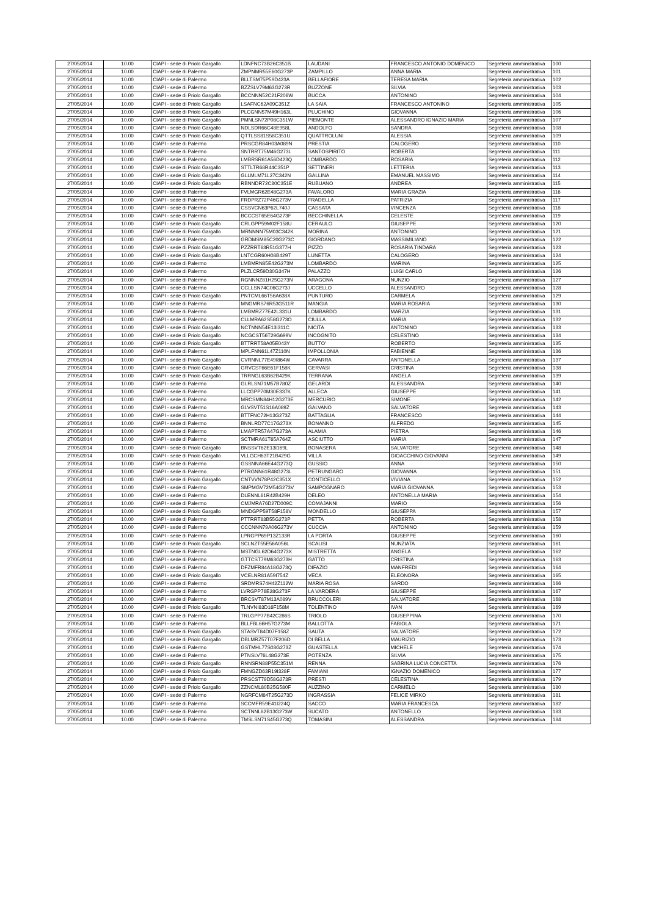| 27/05/2014 | 10.00 | CIAPI - sede di Priolo Gargallo | LDNFNC73B26C351B | LAUDANI | FRANCESCO ANTONIO DOMENICO | Segreteria amministrativa | 100 |
| 27/05/2014 | 10.00 | CIAPI - sede di Palermo | ZMPNMR55E60G273P | ZAMPILLO | ANNA MARIA | Segreteria amministrativa | 101 |
| 27/05/2014 | 10.00 | CIAPI - sede di Palermo | BLLTSM75P59D423A | BELLAFIORE | TERESA MARIA | Segreteria amministrativa | 102 |
| 27/05/2014 | 10.00 | CIAPI - sede di Palermo | BZZSLV79M63G273R | BUZZONE | SILVIA | Segreteria amministrativa | 103 |
| 27/05/2014 | 10.00 | CIAPI - sede di Priolo Gargallo | BCCNNN52C21F206W | BUCCA | ANTONINO | Segreteria amministrativa | 104 |
| 27/05/2014 | 10.00 | CIAPI - sede di Priolo Gargallo | LSAFNC62A09C351Z | LA SAIA | FRANCESCO ANTONINO | Segreteria amministrativa | 105 |
| 27/05/2014 | 10.00 | CIAPI - sede di Priolo Gargallo | PLCGNN57M49H163L | PLUCHINO | GIOVANNA | Segreteria amministrativa | 106 |
| 27/05/2014 | 10.00 | CIAPI - sede di Priolo Gargallo | PMNLSN72P08C351W | PIEMONTE | ALESSANDRO IGNAZIO MARIA | Segreteria amministrativa | 107 |
| 27/05/2014 | 10.00 | CIAPI - sede di Priolo Gargallo | NDLSDR66C48E958L | ANDOLFO | SANDRA | Segreteria amministrativa | 108 |
| 27/05/2014 | 10.00 | CIAPI - sede di Priolo Gargallo | QTTLSS81S58C351U | QUATTROLUNI | ALESSIA | Segreteria amministrativa | 109 |
| 27/05/2014 | 10.00 | CIAPI - sede di Palermo | PRSCGR84H03A089N | PRESTIA | CALOGERO | Segreteria amministrativa | 110 |
| 27/05/2014 | 10.00 | CIAPI - sede di Palermo | SNTRRT75M46G273L | SANTOSPIRITO | ROBERTA | Segreteria amministrativa | 111 |
| 27/05/2014 | 10.00 | CIAPI - sede di Palermo | LMBRSR61A56D423Q | LOMBARDO | ROSARIA | Segreteria amministrativa | 112 |
| 27/05/2014 | 10.00 | CIAPI - sede di Priolo Gargallo | STTLTR68R44C351P | SETTINERI | LETTERIA | Segreteria amministrativa | 113 |
| 27/05/2014 | 10.00 | CIAPI - sede di Priolo Gargallo | GLLMLM71L27C342N | GALLINA | EMANUEL MASSIMO | Segreteria amministrativa | 114 |
| 27/05/2014 | 10.00 | CIAPI - sede di Priolo Gargallo | RBNNDR72C30C351E | RUBUANO | ANDREA | Segreteria amministrativa | 115 |
| 27/05/2014 | 10.00 | CIAPI - sede di Palermo | FVLMGR62E48G273A | FAVALORO | MARIA GRAZIA | Segreteria amministrativa | 116 |
| 27/05/2014 | 10.00 | CIAPI - sede di Palermo | FRDPRZ72P46G273V | FRADELLA | PATRIZIA | Segreteria amministrativa | 117 |
| 27/05/2014 | 10.00 | CIAPI - sede di Palermo | CSSVCN63P62L740J | CASSATA | VINCENZA | Segreteria amministrativa | 118 |
| 27/05/2014 | 10.00 | CIAPI - sede di Palermo | BCCCST65E64G273F | BECCHINELLA | CELESTE | Segreteria amministrativa | 119 |
| 27/05/2014 | 10.00 | CIAPI - sede di Priolo Gargallo | CRLGPP59M02F158U | CERAULO | GIUSEPPE | Segreteria amministrativa | 120 |
| 27/05/2014 | 10.00 | CIAPI - sede di Priolo Gargallo | MRNNNN75M03C342K | MORINA | ANTONINO | Segreteria amministrativa | 121 |
| 27/05/2014 | 10.00 | CIAPI - sede di Palermo | GRDMSM85C20G273C | GIORDANO | MASSIMILIANO | Segreteria amministrativa | 122 |
| 27/05/2014 | 10.00 | CIAPI - sede di Priolo Gargallo | PZZRRT63R51G377H | PIZZO | ROSARIA TINDARA | Segreteria amministrativa | 123 |
| 27/05/2014 | 10.00 | CIAPI - sede di Priolo Gargallo | LNTCGR60H08B429T | LUNETTA | CALOGERO | Segreteria amministrativa | 124 |
| 27/05/2014 | 10.00 | CIAPI - sede di Palermo | LMBMRN85E42G273M | LOMBARDO | MARINA | Segreteria amministrativa | 125 |
| 27/05/2014 | 10.00 | CIAPI - sede di Palermo | PLZLCR59D30G347H | PALAZZO | LUIGI CARLO | Segreteria amministrativa | 126 |
| 27/05/2014 | 10.00 | CIAPI - sede di Palermo | RGNNNZ81H25G273N | ARAGONA | NUNZIO | Segreteria amministrativa | 127 |
| 27/05/2014 | 10.00 | CIAPI - sede di Palermo | CCLLSN74C06G273J | UCCELLO | ALESSANDRO | Segreteria amministrativa | 128 |
| 27/05/2014 | 10.00 | CIAPI - sede di Priolo Gargallo | PNTCML66T56A638X | PUNTURO | CARMELA | Segreteria amministrativa | 129 |
| 27/05/2014 | 10.00 | CIAPI - sede di Palermo | MNGMRS76R53G511R | MANGIA | MARIA ROSARIA | Segreteria amministrativa | 130 |
| 27/05/2014 | 10.00 | CIAPI - sede di Palermo | LMBMRZ77E42L331U | LOMBARDO | MARZIA | Segreteria amministrativa | 131 |
| 27/05/2014 | 10.00 | CIAPI - sede di Palermo | CLLMRA62S58G273O | CIULLA | MARIA | Segreteria amministrativa | 132 |
| 27/05/2014 | 10.00 | CIAPI - sede di Priolo Gargallo | NCTNNN54E13I311C | NICITA | ANTONINO | Segreteria amministrativa | 133 |
| 27/05/2014 | 10.00 | CIAPI - sede di Priolo Gargallo | NCGCST56T29G699V | INCOGNITO | CELESTINO | Segreteria amministrativa | 134 |
| 27/05/2014 | 10.00 | CIAPI - sede di Priolo Gargallo | BTTRRT58A05E043Y | BUTTO' | ROBERTO | Segreteria amministrativa | 135 |
| 27/05/2014 | 10.00 | CIAPI - sede di Palermo | MPLFNN61L47Z110N | IMPOLLONIA | FABIENNE | Segreteria amministrativa | 136 |
| 27/05/2014 | 10.00 | CIAPI - sede di Priolo Gargallo | CVRNNL77E49I864W | CAVARRA | ANTONELLA | Segreteria amministrativa | 137 |
| 27/05/2014 | 10.00 | CIAPI - sede di Priolo Gargallo | GRVCST66E61F158K | GERVASI | CRISTINA | Segreteria amministrativa | 138 |
| 27/05/2014 | 10.00 | CIAPI - sede di Priolo Gargallo | TRRNGL63B62B429K | TERRANA | ANGELA | Segreteria amministrativa | 139 |
| 27/05/2014 | 10.00 | CIAPI - sede di Palermo | GLRLSN71M57B780Z | GELARDI | ALESSANDRA | Segreteria amministrativa | 140 |
| 27/05/2014 | 10.00 | CIAPI - sede di Palermo | LLCGPP70M30E337K | ALLECA | GIUSEPPE | Segreteria amministrativa | 141 |
| 27/05/2014 | 10.00 | CIAPI - sede di Palermo | MRCSMN84H12G273E | MERCURIO | SIMONE | Segreteria amministrativa | 142 |
| 27/05/2014 | 10.00 | CIAPI - sede di Palermo | GLVSVT51S16A089Z | GALVANO | SALVATORE | Segreteria amministrativa | 143 |
| 27/05/2014 | 10.00 | CIAPI - sede di Palermo | BTTFNC72H13G273Z | BATTAGLIA | FRANCESCO | Segreteria amministrativa | 144 |
| 27/05/2014 | 10.00 | CIAPI - sede di Palermo | BNNLRD77C17G273X | BONANNO | ALFREDO | Segreteria amministrativa | 145 |
| 27/05/2014 | 10.00 | CIAPI - sede di Palermo | LMAPTR57A47G273A | ALAMIA | PIETRA | Segreteria amministrativa | 146 |
| 27/05/2014 | 10.00 | CIAPI - sede di Palermo | SCTMRA61T65A764Z | ASCIUTTO | MARIA | Segreteria amministrativa | 147 |
| 27/05/2014 | 10.00 | CIAPI - sede di Priolo Gargallo | BNSSVT62E13I169L | BONASERA | SALVATORE | Segreteria amministrativa | 148 |
| 27/05/2014 | 10.00 | CIAPI - sede di Priolo Gargallo | VLLGCH63T21B429G | VILLA | GIOACCHINO GIOVANNI | Segreteria amministrativa | 149 |
| 27/05/2014 | 10.00 | CIAPI - sede di Palermo | GSSNNA66E44G273Q | GUSSIO | ANNA | Segreteria amministrativa | 150 |
| 27/05/2014 | 10.00 | CIAPI - sede di Palermo | PTRGNN61R48G273L | PETRUNGARO | GIOVANNA | Segreteria amministrativa | 151 |
| 27/05/2014 | 10.00 | CIAPI - sede di Priolo Gargallo | CNTVVN78P42C351X | CONTICELLO | VIVIANA | Segreteria amministrativa | 152 |
| 27/05/2014 | 10.00 | CIAPI - sede di Palermo | SMPMGV72M54G273V | SAMPOGNARO | MARIA GIOVANNA | Segreteria amministrativa | 153 |
| 27/05/2014 | 10.00 | CIAPI - sede di Palermo | DLENNL61R42B429H | DELEO | ANTONELLA MARIA | Segreteria amministrativa | 154 |
| 27/05/2014 | 10.00 | CIAPI - sede di Palermo | CMJMRA76D27D009C | COMAJANNI | MARIO | Segreteria amministrativa | 156 |
| 27/05/2014 | 10.00 | CIAPI - sede di Priolo Gargallo | MNDGPP59T58F158V | MONDELLO | GIUSEPPA | Segreteria amministrativa | 157 |
| 27/05/2014 | 10.00 | CIAPI - sede di Palermo | PTTRRT83B55G273P | PETTA | ROBERTA | Segreteria amministrativa | 158 |
| 27/05/2014 | 10.00 | CIAPI - sede di Palermo | CCCNNN79A06G273V | CUCCIA | ANTONINO | Segreteria amministrativa | 159 |
| 27/05/2014 | 10.00 | CIAPI - sede di Palermo | LPRGPP69P13Z133R | LA PORTA | GIUSEPPE | Segreteria amministrativa | 160 |
| 27/05/2014 | 10.00 | CIAPI - sede di Priolo Gargallo | SCLNZT55E56A056L | SCALISI | NUNZIATA | Segreteria amministrativa | 161 |
| 27/05/2014 | 10.00 | CIAPI - sede di Palermo | MSTNGL62D64G273X | MISTRETTA | ANGELA | Segreteria amministrativa | 162 |
| 27/05/2014 | 10.00 | CIAPI - sede di Palermo | GTTCST79M63G273H | GATTO | CRISTINA | Segreteria amministrativa | 163 |
| 27/05/2014 | 10.00 | CIAPI - sede di Palermo | DFZMFR84A18G273Q | DIFAZIO | MANFREDI | Segreteria amministrativa | 164 |
| 27/05/2014 | 10.00 | CIAPI - sede di Priolo Gargallo | VCELNR81A59I754Z | VECA | ELEONORA | Segreteria amministrativa | 165 |
| 27/05/2014 | 10.00 | CIAPI - sede di Palermo | SRDMRS74H42Z112W | MARIA ROSA | SARDO | Segreteria amministrativa | 166 |
| 27/05/2014 | 10.00 | CIAPI - sede di Palermo | LVRGPP76E28G273F | LA VARDERA | GIUSEPPE | Segreteria amministrativa | 167 |
| 27/05/2014 | 10.00 | CIAPI - sede di Palermo | BRCSVT87M13A089V | BRUCCOLERI | SALVATORE | Segreteria amministrativa | 168 |
| 27/05/2014 | 10.00 | CIAPI - sede di Priolo Gargallo | TLNVNI83D16F158M | TOLENTINO | IVAN | Segreteria amministrativa | 169 |
| 27/05/2014 | 10.00 | CIAPI - sede di Palermo | TRLGPP77B42C286S | TRIOLO | GIUSEPPINA | Segreteria amministrativa | 170 |
| 27/05/2014 | 10.00 | CIAPI - sede di Palermo | BLLFBL66H57G273M | BALLOTTA | FABIOLA | Segreteria amministrativa | 171 |
| 27/05/2014 | 10.00 | CIAPI - sede di Priolo Gargallo | STASVT84D07F158Z | SAUTA | SALVATORE | Segreteria amministrativa | 172 |
| 27/05/2014 | 10.00 | CIAPI - sede di Priolo Gargallo | DBLMRZ57T07F206D | DI BELLA | MAURIZIO | Segreteria amministrativa | 173 |
| 27/05/2014 | 10.00 | CIAPI - sede di Palermo | GSTMHL77S03G273Z | GUASTELLA | MICHELE | Segreteria amministrativa | 174 |
| 27/05/2014 | 10.00 | CIAPI - sede di Palermo | PTNSLV76L48G273E | POTENZA | SILVIA | Segreteria amministrativa | 175 |
| 27/05/2014 | 10.00 | CIAPI - sede di Priolo Gargallo | RNNSRN88P55C351M | RENNA | SABRINA LUCIA CONCETTA | Segreteria amministrativa | 176 |
| 27/05/2014 | 10.00 | CIAPI - sede di Priolo Gargallo | FMNGZD63R19I328F | FAMIANI | IGNAZIO DOMENICO | Segreteria amministrativa | 177 |
| 27/05/2014 | 10.00 | CIAPI - sede di Palermo | PRSCST79D58G273R | PRESTI | CELESTINA | Segreteria amministrativa | 179 |
| 27/05/2014 | 10.00 | CIAPI - sede di Priolo Gargallo | ZZNCML80B25G580F | AUZZINO | CARMELO | Segreteria amministrativa | 180 |
| 27/05/2014 | 10.00 | CIAPI - sede di Palermo | NGRFCM84T25G273D | INGRASSIA | FELICE MIRKO | Segreteria amministrativa | 181 |
| 27/05/2014 | 10.00 | CIAPI - sede di Palermo | SCCMFR59E41I224Q | SACCO | MARIA FRANCESCA | Segreteria amministrativa | 182 |
| 27/05/2014 | 10.00 | CIAPI - sede di Palermo | SCTNNL82B13G273W | SUCATO | ANTONELLO | Segreteria amministrativa | 183 |
| 27/05/2014 | 10.00 | CIAPI - sede di Palermo | TMSLSN71S45G273Q | TOMASINI | ALESSANDRA | Segreteria amministrativa | 184 |